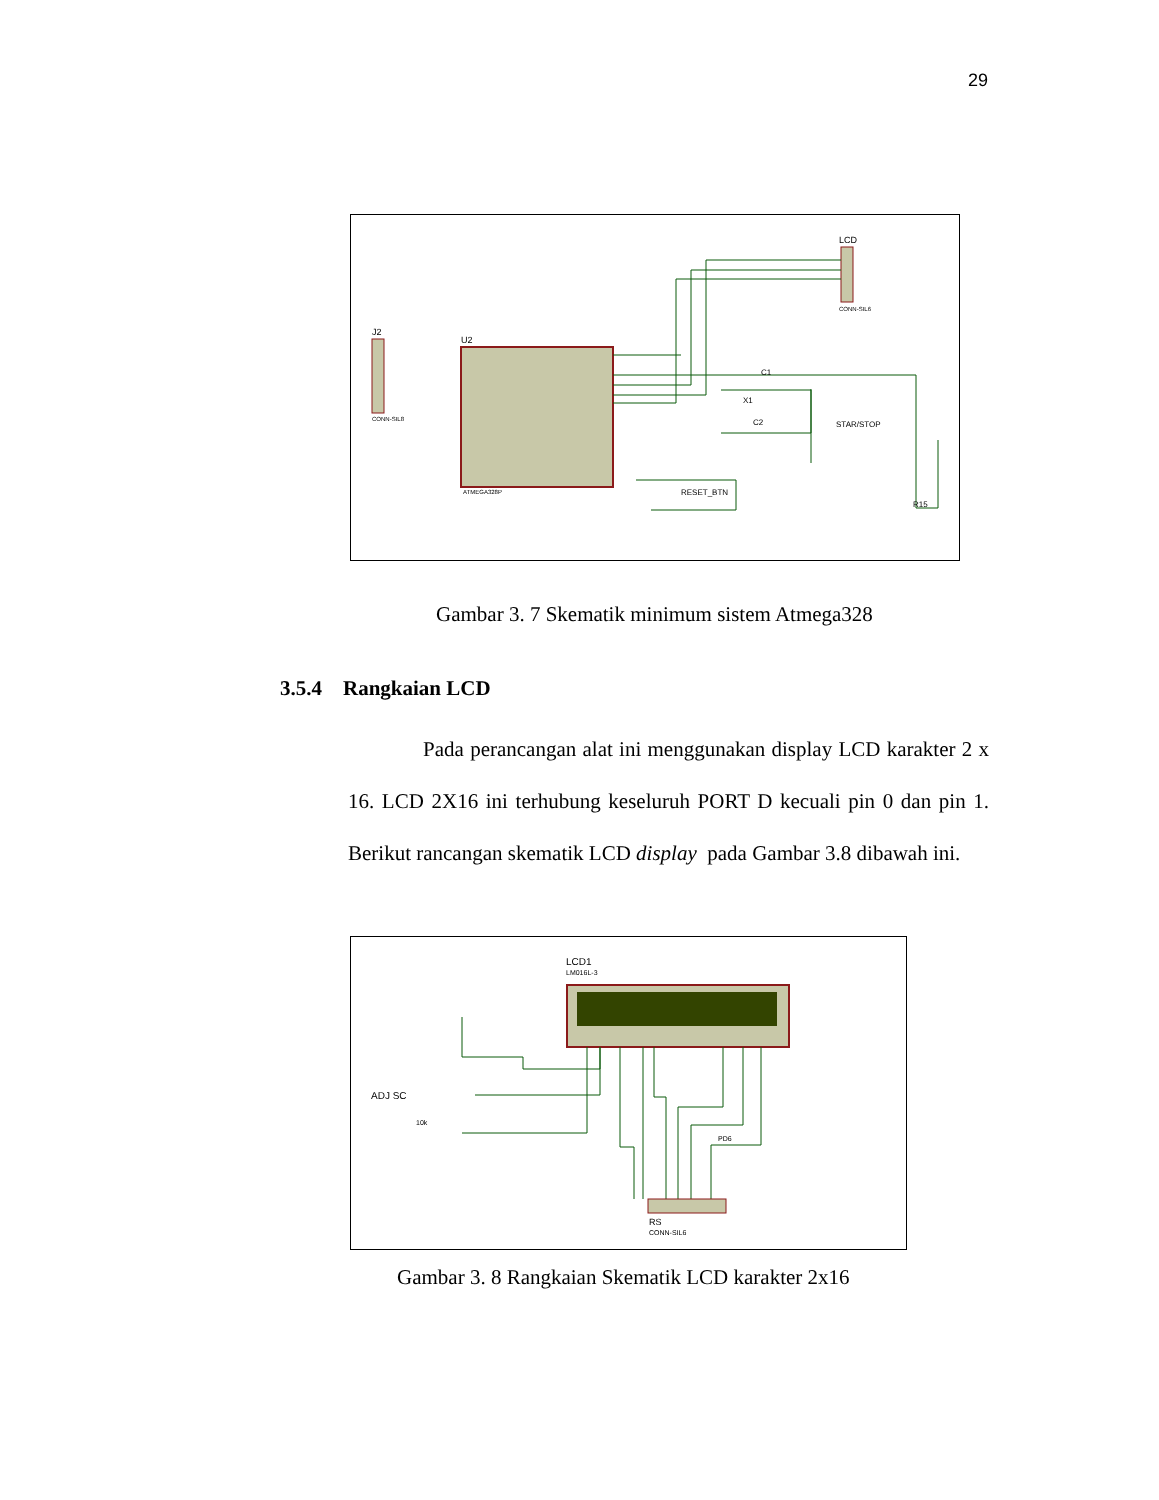29
U2
ATMEGA328P
J2
CONN-SIL8
LCD
CONN-SIL6
C1
X1
C2
STAR/STOP
RESET_BTN
R15
Gambar 3. 7 Skematik minimum sistem Atmega328
3.5.4 Rangkaian LCD
Pada perancangan alat ini menggunakan display LCD karakter 2 x 16. LCD 2X16 ini terhubung keseluruh PORT D kecuali pin 0 dan pin 1. Berikut rancangan skematik LCD display pada Gambar 3.8 dibawah ini.
LCD1
LM016L-3
ADJ SC
10k
RS
CONN-SIL6
PD6
Gambar 3. 8 Rangkaian Skematik LCD karakter 2x16